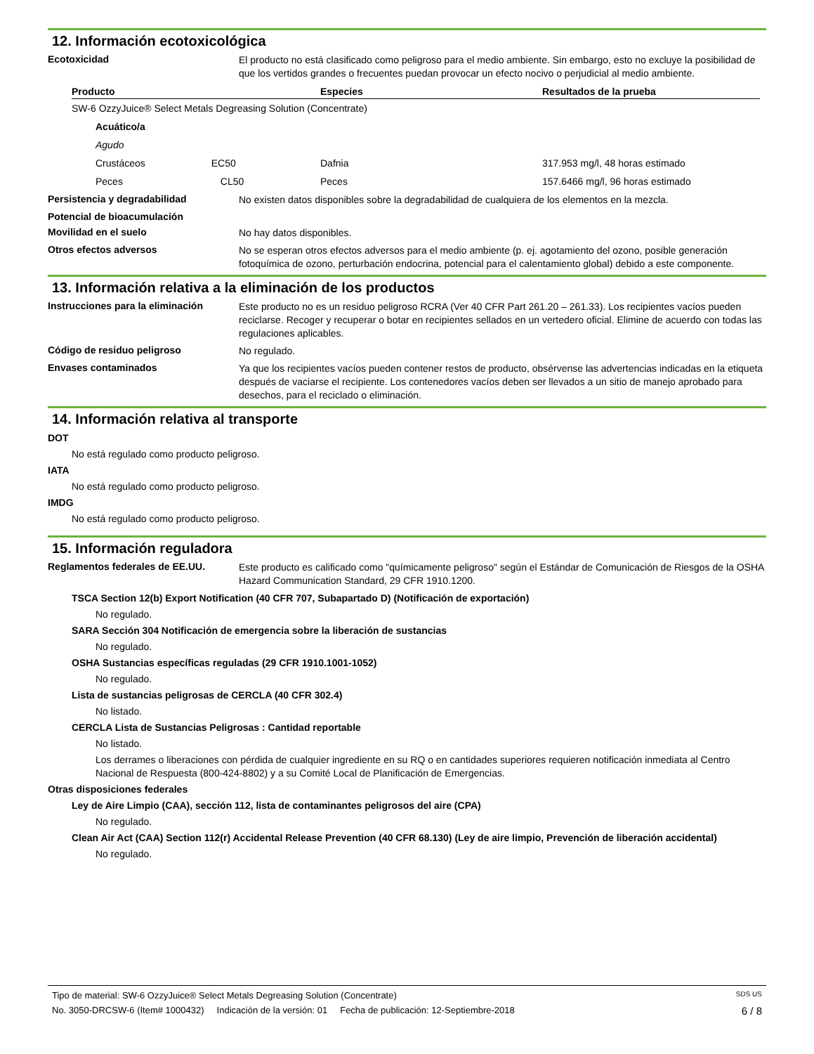12. Información ecotoxicológica
Ecotoxicidad
El producto no está clasificado como peligroso para el medio ambiente. Sin embargo, esto no excluye la posibilidad de que los vertidos grandes o frecuentes puedan provocar un efecto nocivo o perjudicial al medio ambiente.
| Producto | Especies | Resultados de la prueba |
| --- | --- | --- |
| SW-6 OzzyJuice® Select Metals Degreasing Solution (Concentrate) | | |
| Acuático/a | | |
| Agudo | | |
| Crustáceos EC50 | Dafnia | 317.953 mg/l, 48 horas estimado |
| Peces CL50 | Peces | 157.6466 mg/l, 96 horas estimado |
Persistencia y degradabilidad
No existen datos disponibles sobre la degradabilidad de cualquiera de los elementos en la mezcla.
Potencial de bioacumulación
Movilidad en el suelo
No hay datos disponibles.
Otros efectos adversos
No se esperan otros efectos adversos para el medio ambiente (p. ej. agotamiento del ozono, posible generación fotoquímica de ozono, perturbación endocrina, potencial para el calentamiento global) debido a este componente.
13. Información relativa a la eliminación de los productos
Instrucciones para la eliminación
Este producto no es un residuo peligroso RCRA (Ver 40 CFR Part 261.20 – 261.33). Los recipientes vacíos pueden reciclarse. Recoger y recuperar o botar en recipientes sellados en un vertedero oficial. Elimine de acuerdo con todas las regulaciones aplicables.
Código de residuo peligroso
No regulado.
Envases contaminados
Ya que los recipientes vacíos pueden contener restos de producto, obsérvense las advertencias indicadas en la etiqueta después de vaciarse el recipiente. Los contenedores vacíos deben ser llevados a un sitio de manejo aprobado para desechos, para el reciclado o eliminación.
14. Información relativa al transporte
DOT
No está regulado como producto peligroso.
IATA
No está regulado como producto peligroso.
IMDG
No está regulado como producto peligroso.
15. Información reguladora
Reglamentos federales de EE.UU.
Este producto es calificado como "químicamente peligroso" según el Estándar de Comunicación de Riesgos de la OSHA Hazard Communication Standard, 29 CFR 1910.1200.
TSCA Section 12(b) Export Notification (40 CFR 707, Subapartado D) (Notificación de exportación)
No regulado.
SARA Sección 304 Notificación de emergencia sobre la liberación de sustancias
No regulado.
OSHA Sustancias específicas reguladas (29 CFR 1910.1001-1052)
No regulado.
Lista de sustancias peligrosas de CERCLA (40 CFR 302.4)
No listado.
CERCLA Lista de Sustancias Peligrosas : Cantidad reportable
No listado.
Los derrames o liberaciones con pérdida de cualquier ingrediente en su RQ o en cantidades superiores requieren notificación inmediata al Centro Nacional de Respuesta (800-424-8802) y a su Comité Local de Planificación de Emergencias.
Otras disposiciones federales
Ley de Aire Limpio (CAA), sección 112, lista de contaminantes peligrosos del aire (CPA)
No regulado.
Clean Air Act (CAA) Section 112(r) Accidental Release Prevention (40 CFR 68.130) (Ley de aire limpio, Prevención de liberación accidental)
No regulado.
Tipo de material: SW-6 OzzyJuice® Select Metals Degreasing Solution (Concentrate) SDS US
No. 3050-DRCSW-6 (Item# 1000432) Indicación de la versión: 01 Fecha de publicación: 12-Septiembre-2018 6 / 8